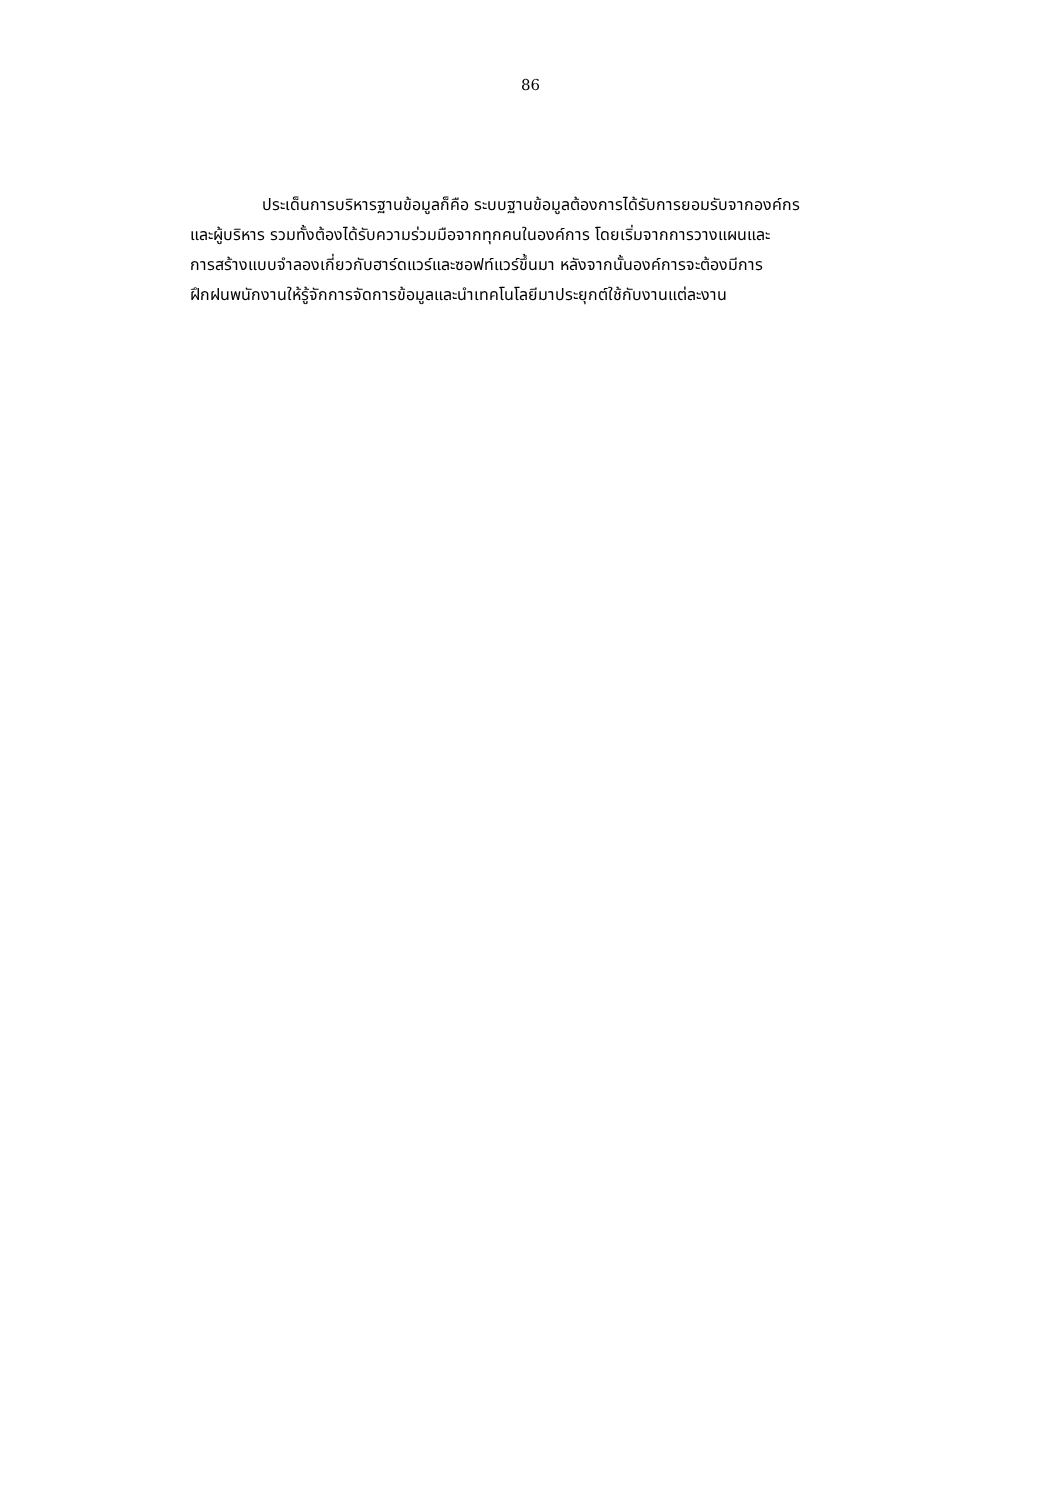86
ประเด็นการบริหารฐานข้อมูลก็คือ ระบบฐานข้อมูลต้องการได้รับการยอมรับจากองค์กร
และผู้บริหาร รวมทั้งต้องได้รับความร่วมมือจากทุกคนในองค์การ โดยเริ่มจากการวางแผนและ
การสร้างแบบจำลองเกี่ยวกับฮาร์ดแวร์และซอฟท์แวร์ขึ้นมา หลังจากนั้นองค์การจะต้องมีการ
ฝึกฝนพนักงานให้รู้จักการจัดการข้อมูลและนำเทคโนโลยีมาประยุกต์ใช้กับงานแต่ละงาน